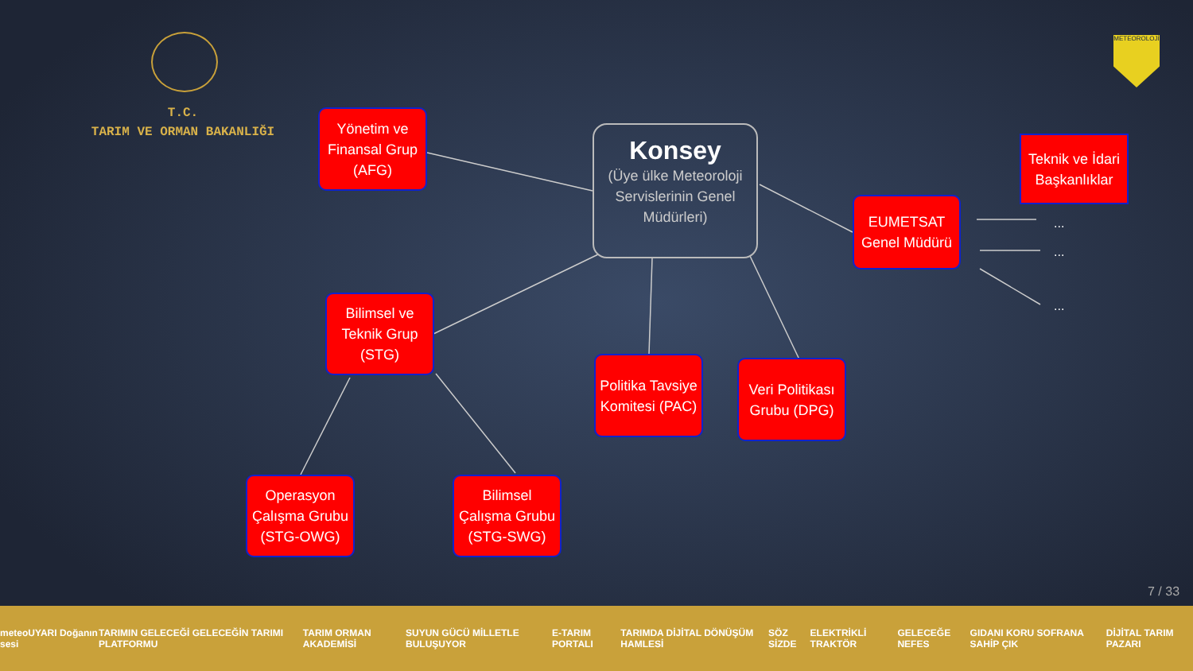T.C.
TARIM VE ORMAN BAKANLIĞI
METEOROLOJİ
Yönetim ve Finansal Grup (AFG)
Konsey
(Üye ülke Meteoroloji Servislerinin Genel Müdürleri)
Teknik ve İdari Başkanlıklar
EUMETSAT Genel Müdürü
...
...
...
Bilimsel ve Teknik Grup (STG)
Politika Tavsiye Komitesi (PAC)
Veri Politikası Grubu (DPG)
Operasyon Çalışma Grubu (STG-OWG)
Bilimsel Çalışma Grubu (STG-SWG)
7 / 33
meteoUYARI Doğanın sesi TARIMIN GELECEĞİ GELECEĞİN TARIMI PLATFORMU TARIM ORMAN AKADEMİSİ SUYUN GÜCÜ MİLLETLE BULUŞUYOR E-TARIM PORTALI TARIMDA DİJİTAL DÖNÜŞÜM HAMLESİ SÖZ SİZDE ELEKTRİKLİ TRAKTÖR GELECEĞE NEFES GIDANI KORU SOFRANA SAHİP ÇIK DİJİTAL TARIM PAZARI